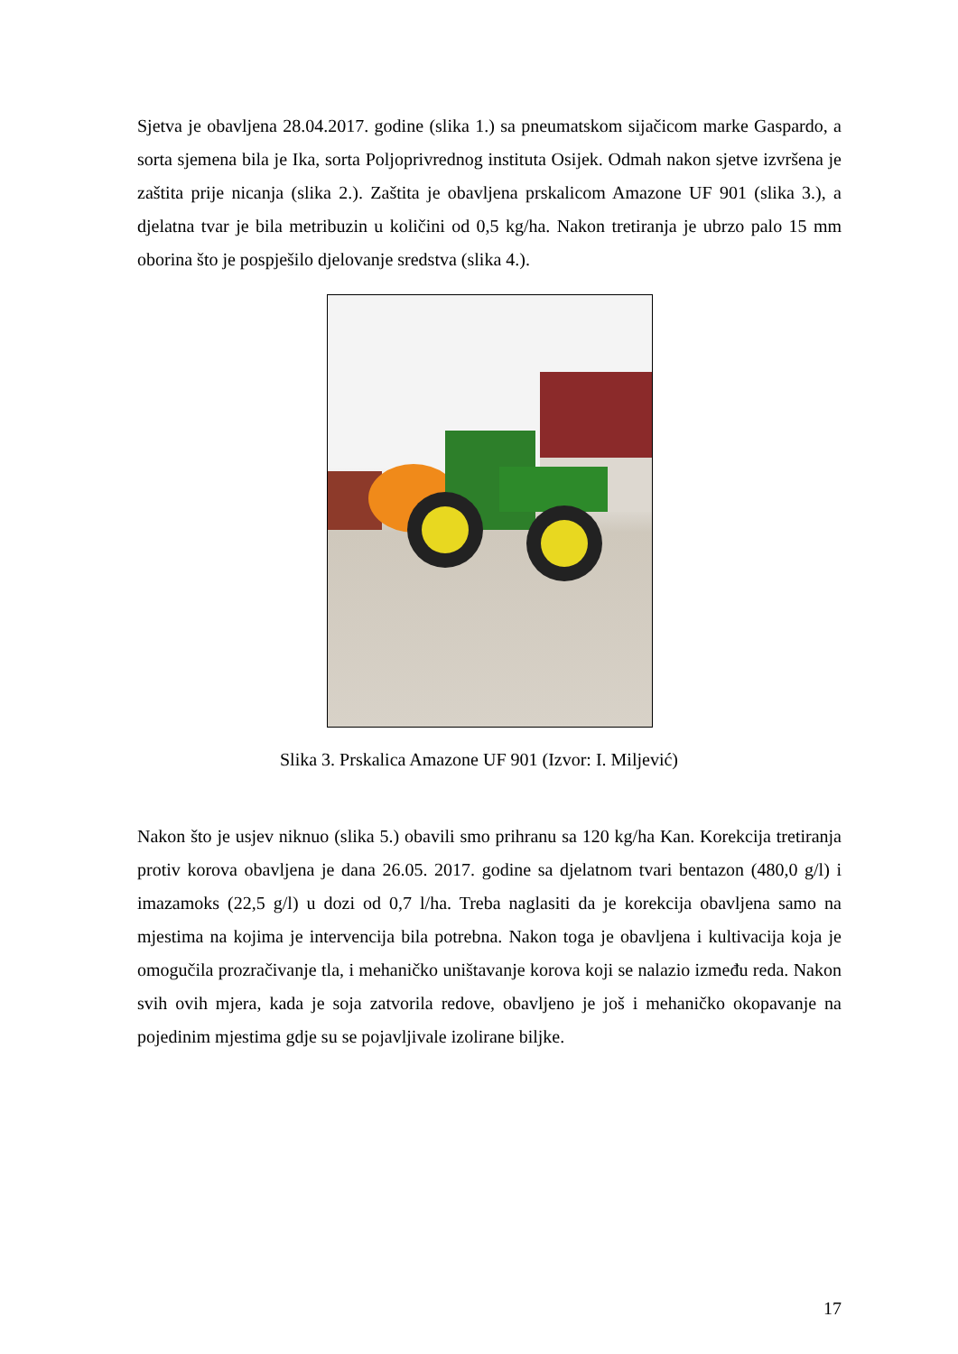Sjetva je obavljena 28.04.2017. godine (slika 1.) sa pneumatskom sijačicom marke Gaspardo, a sorta sjemena bila je Ika, sorta Poljoprivrednog instituta Osijek. Odmah nakon sjetve izvršena je zaštita prije nicanja (slika 2.). Zaštita je obavljena prskalicom Amazone UF 901 (slika 3.), a djelatna tvar je bila metribuzin u količini od 0,5 kg/ha. Nakon tretiranja je ubrzo palo 15 mm oborina što je pospješilo djelovanje sredstva (slika 4.).
Slika 3. Prskalica Amazone UF 901 (Izvor: I. Miljević)
Nakon što je usjev niknuo (slika 5.) obavili smo prihranu sa 120 kg/ha Kan. Korekcija tretiranja protiv korova obavljena je dana 26.05. 2017. godine sa djelatnom tvari bentazon (480,0 g/l) i imazamoks (22,5 g/l) u dozi od 0,7 l/ha. Treba naglasiti da je korekcija obavljena samo na mjestima na kojima je intervencija bila potrebna. Nakon toga je obavljena i kultivacija koja je omogučila prozračivanje tla, i mehaničko uništavanje korova koji se nalazio između reda. Nakon svih ovih mjera, kada je soja zatvorila redove, obavljeno je još i mehaničko okopavanje na pojedinim mjestima gdje su se pojavljivale izolirane biljke.
17